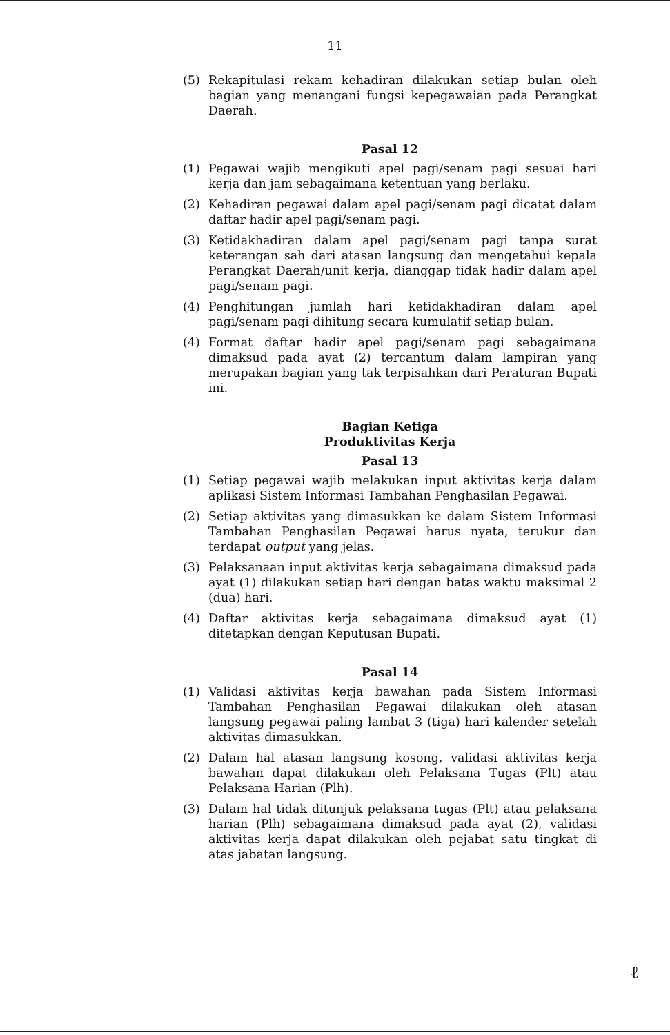11
(5) Rekapitulasi rekam kehadiran dilakukan setiap bulan oleh bagian yang menangani fungsi kepegawaian pada Perangkat Daerah.
Pasal 12
(1) Pegawai wajib mengikuti apel pagi/senam pagi sesuai hari kerja dan jam sebagaimana ketentuan yang berlaku.
(2) Kehadiran pegawai dalam apel pagi/senam pagi dicatat dalam daftar hadir apel pagi/senam pagi.
(3) Ketidakhadiran dalam apel pagi/senam pagi tanpa surat keterangan sah dari atasan langsung dan mengetahui kepala Perangkat Daerah/unit kerja, dianggap tidak hadir dalam apel pagi/senam pagi.
(4) Penghitungan jumlah hari ketidakhadiran dalam apel pagi/senam pagi dihitung secara kumulatif setiap bulan.
(4) Format daftar hadir apel pagi/senam pagi sebagaimana dimaksud pada ayat (2) tercantum dalam lampiran yang merupakan bagian yang tak terpisahkan dari Peraturan Bupati ini.
Bagian Ketiga
Produktivitas Kerja
Pasal 13
(1) Setiap pegawai wajib melakukan input aktivitas kerja dalam aplikasi Sistem Informasi Tambahan Penghasilan Pegawai.
(2) Setiap aktivitas yang dimasukkan ke dalam Sistem Informasi Tambahan Penghasilan Pegawai harus nyata, terukur dan terdapat output yang jelas.
(3) Pelaksanaan input aktivitas kerja sebagaimana dimaksud pada ayat (1) dilakukan setiap hari dengan batas waktu maksimal 2 (dua) hari.
(4) Daftar aktivitas kerja sebagaimana dimaksud ayat (1) ditetapkan dengan Keputusan Bupati.
Pasal 14
(1) Validasi aktivitas kerja bawahan pada Sistem Informasi Tambahan Penghasilan Pegawai dilakukan oleh atasan langsung pegawai paling lambat 3 (tiga) hari kalender setelah aktivitas dimasukkan.
(2) Dalam hal atasan langsung kosong, validasi aktivitas kerja bawahan dapat dilakukan oleh Pelaksana Tugas (Plt) atau Pelaksana Harian (Plh).
(3) Dalam hal tidak ditunjuk pelaksana tugas (Plt) atau pelaksana harian (Plh) sebagaimana dimaksud pada ayat (2), validasi aktivitas kerja dapat dilakukan oleh pejabat satu tingkat di atas jabatan langsung.
ℓ